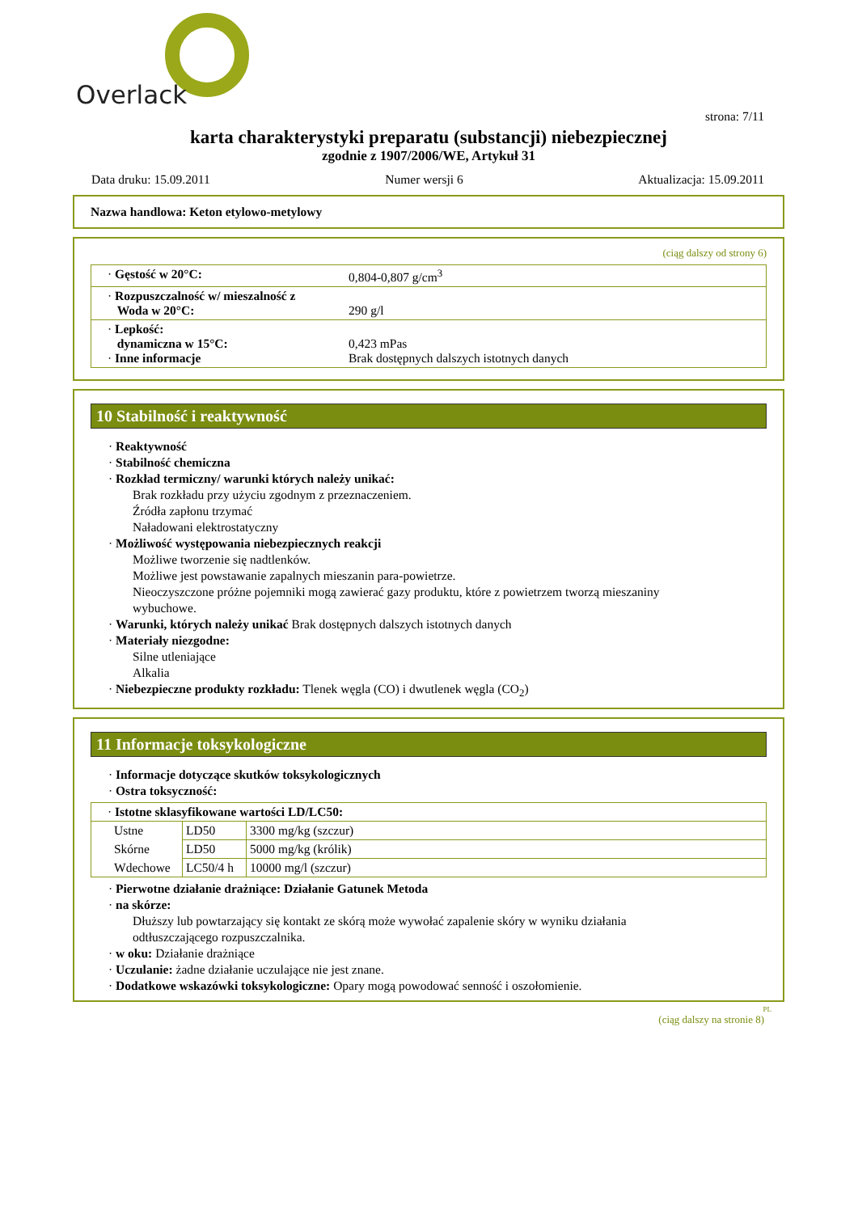Overlack
strona: 7/11
karta charakterystyki preparatu (substancji) niebezpiecznej
zgodnie z 1907/2006/WE, Artykuł 31
Data druku: 15.09.2011 Numer wersji 6 Aktualizacja: 15.09.2011
Nazwa handlowa: Keton etylowo-metylowy
(ciąg dalszy od strony 6)
| · Gęstość w 20°C: | 0,804-0,807 g/cm<sup>3</sup> |
| · Rozpuszczalność w/ mieszalność z Woda w 20°C: | 290 g/l |
| · Lepkość: dynamiczna w 15°C: · Inne informacje | 0,423 mPas Brak dostępnych dalszych istotnych danych |
10 Stabilność i reaktywność
· Reaktywność
· Stabilność chemiczna
· Rozkład termiczny/ warunki których należy unikać:
Brak rozkładu przy użyciu zgodnym z przeznaczeniem.
Źródła zapłonu trzymać
Naładowani elektrostatyczny
· Możliwość występowania niebezpiecznych reakcji
Możliwe tworzenie się nadtlenków.
Możliwe jest powstawanie zapalnych mieszanin para-powietrze.
Nieoczyszczone próżne pojemniki mogą zawierać gazy produktu, które z powietrzem tworzą mieszaniny
wybuchowe.
· Warunki, których należy unikać Brak dostępnych dalszych istotnych danych
· Materiały niezgodne:
Silne utleniające
Alkalia
· Niebezpieczne produkty rozkładu: Tlenek węgla (CO) i dwutlenek węgla (CO<sub>2</sub>)
11 Informacje toksykologiczne
· Informacje dotyczące skutków toksykologicznych
· Ostra toksyczność:
| · Istotne sklasyfikowane wartości LD/LC50: | | |
| Ustne | LD50 | 3300 mg/kg (szczur) |
| Skórne | LD50 | 5000 mg/kg (królik) |
| Wdechowe | LC50/4 h | 10000 mg/l (szczur) |
· Pierwotne działanie drażniące: Działanie Gatunek Metoda
· na skórze:
Dłuższy lub powtarzający się kontakt ze skórą może wywołać zapalenie skóry w wyniku działania
odtłuszczającego rozpuszczalnika.
· w oku: Działanie drażniące
· Uczulanie: żadne działanie uczulające nie jest znane.
· Dodatkowe wskazówki toksykologiczne: Opary mogą powodować senność i oszołomienie.
PL
(ciąg dalszy na stronie 8)